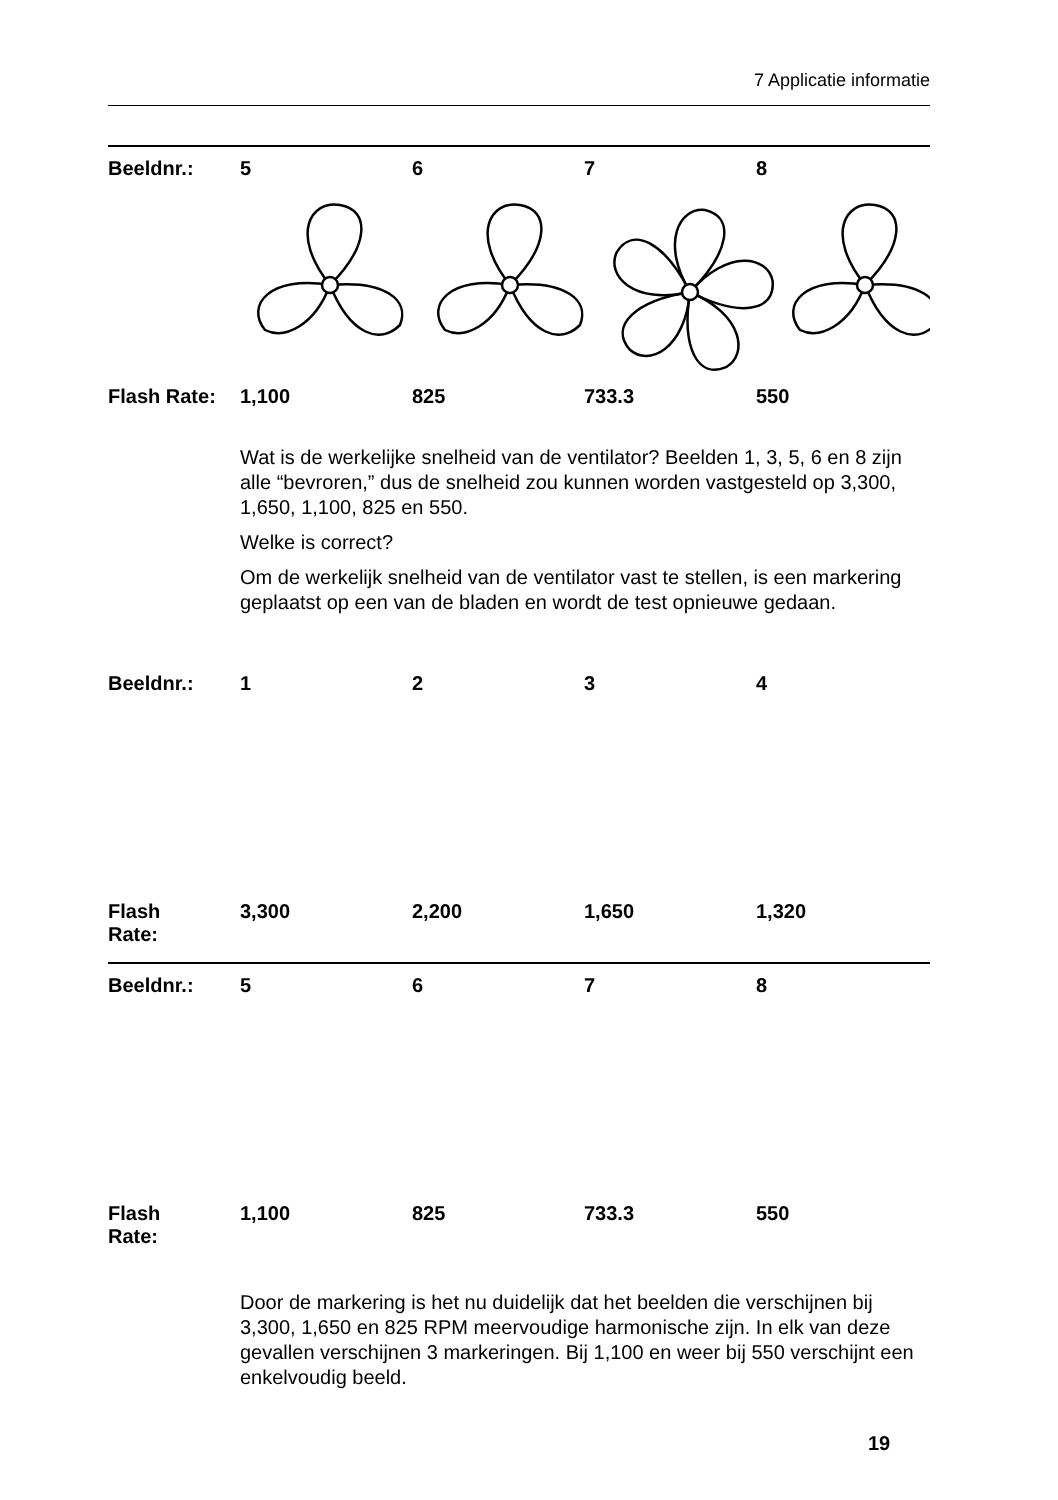7 Applicatie informatie
| Beeldnr.: | 5 | 6 | 7 | 8 |
| Flash Rate: | 1,100 | 825 | 733.3 | 550 |
Wat is de werkelijke snelheid van de ventilator? Beelden 1, 3, 5, 6 en 8 zijn alle “bevroren,” dus de snelheid zou kunnen worden vastgesteld op 3,300, 1,650, 1,100, 825 en 550.
Welke is correct?
Om de werkelijk snelheid van de ventilator vast te stellen, is een markering geplaatst op een van de bladen en wordt de test opnieuwe gedaan.
| Beeldnr.: | 1 | 2 | 3 | 4 |
| Flash Rate: | 3,300 | 2,200 | 1,650 | 1,320 |
| Beeldnr.: | 5 | 6 | 7 | 8 |
| Flash Rate: | 1,100 | 825 | 733.3 | 550 |
Door de markering is het nu duidelijk dat het beelden die verschijnen bij 3,300, 1,650 en 825 RPM meervoudige harmonische zijn. In elk van deze gevallen verschijnen 3 markeringen. Bij 1,100 en weer bij 550 verschijnt een enkelvoudig beeld.
19